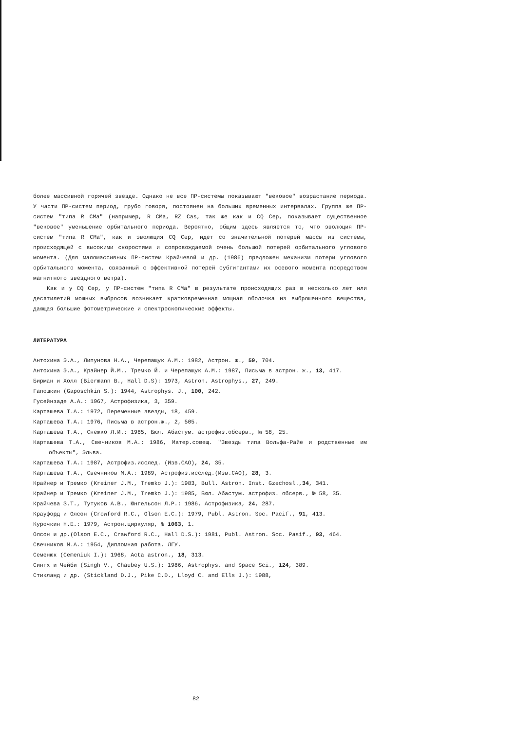более массивной горячей звезде. Однако не все ПР-системы показывают "вековое" возрастание периода. У части ПР-систем период, грубо говоря, постоянен на больших временных интервалах. Группа же ПР-систем "типа R CMa" (например, R CMa, RZ Cas, так же как и CQ Cep, показывает существенное "вековое" уменьшение орбитального периода. Вероятно, общим здесь является то, что эволюция ПР-систем "типа R CMa", как и эволюция CQ Cep, идет со значительной потерей массы из системы, происходящей с высокими скоростями и сопровождаемой очень большой потерей орбитального углового момента. (Для маломассивных ПР-систем Крайчевой и др. (1986) предложен механизм потери углового орбитального момента, связанный с эффективной потерей субгигантами их осевого момента посредством магнитного звездного ветра).
Как и у CQ Cep, у ПР-систем "типа R CMa" в результате происходящих раз в несколько лет или десятилетий мощных выбросов возникает кратковременная мощная оболочка из выброшенного вещества, дающая большие фотометрические и спектроскопические эффекты.
ЛИТЕРАТУРА
Антохина Э.А., Липунова Н.А., Черепащук А.М.: 1982, Астрон. ж., 59, 704.
Антохина Э.А., Крайнер Й.М., Тремко Й. и Черепащук А.М.: 1987, Письма в астрон. ж., 13, 417.
Бирман и Холл (Biermann B., Hall D.S): 1973, Astron. Astrophys., 27, 249.
Гапошкин (Gaposchkin S.): 1944, Astrophys. J., 100, 242.
Гусейнзаде А.А.: 1967, Астрофизика, 3, 359.
Карташева Т.А.: 1972, Переменные звезды, 18, 459.
Карташева Т.А.: 1976, Письма в астрон.ж., 2, 505.
Карташева Т.А., Снежко Л.И.: 1985, Бюл. Абастум. астрофиз.обсерв., № 58, 25.
Карташева Т.А., Свечников М.А.: 1986, Матер.совещ. "Звезды типа Вольфа-Райе и родственные им объекты", Эльва.
Карташева Т.А.: 1987, Астрофиз.исслед. (Изв.САО), 24, 35.
Карташева Т.А., Свечников М.А.: 1989, Астрофиз.исслед.(Изв.САО), 28, 3.
Крайнер и Тремко (Kreiner J.M., Tremko J.): 1983, Bull. Astron. Inst. Gzechosl.,34, 341.
Крайнер и Тремко (Kreiner J.M., Tremko J.): 1985, Бюл. Абастум. астрофиз. обсерв., № 58, 35.
Крайчева З.Т., Тутуков А.В., Юнгельсон Л.Р.: 1986, Астрофизика, 24, 287.
Крауфорд и Олсон (Crowford R.C., Olson E.C.): 1979, Publ. Astron. Soc. Pacif., 91, 413.
Курочкин Н.Е.: 1979, Астрон.циркуляр, № 1063, 1.
Олсон и др.(Olson E.C., Crawford R.C., Hall D.S.): 1981, Publ. Astron. Soc. Pasif., 93, 464.
Свечников М.А.: 1954, Дипломная работа. ЛГУ.
Семенюк (Cemeniuk I.): 1968, Acta astron., 18, 313.
Сингх и Чейби (Singh V., Chaubey U.S.): 1986, Astrophys. and Space Sci., 124, 389.
Стикланд и др. (Stickland D.J., Pike C.D., Lloyd C. and Ells J.): 1988,
82